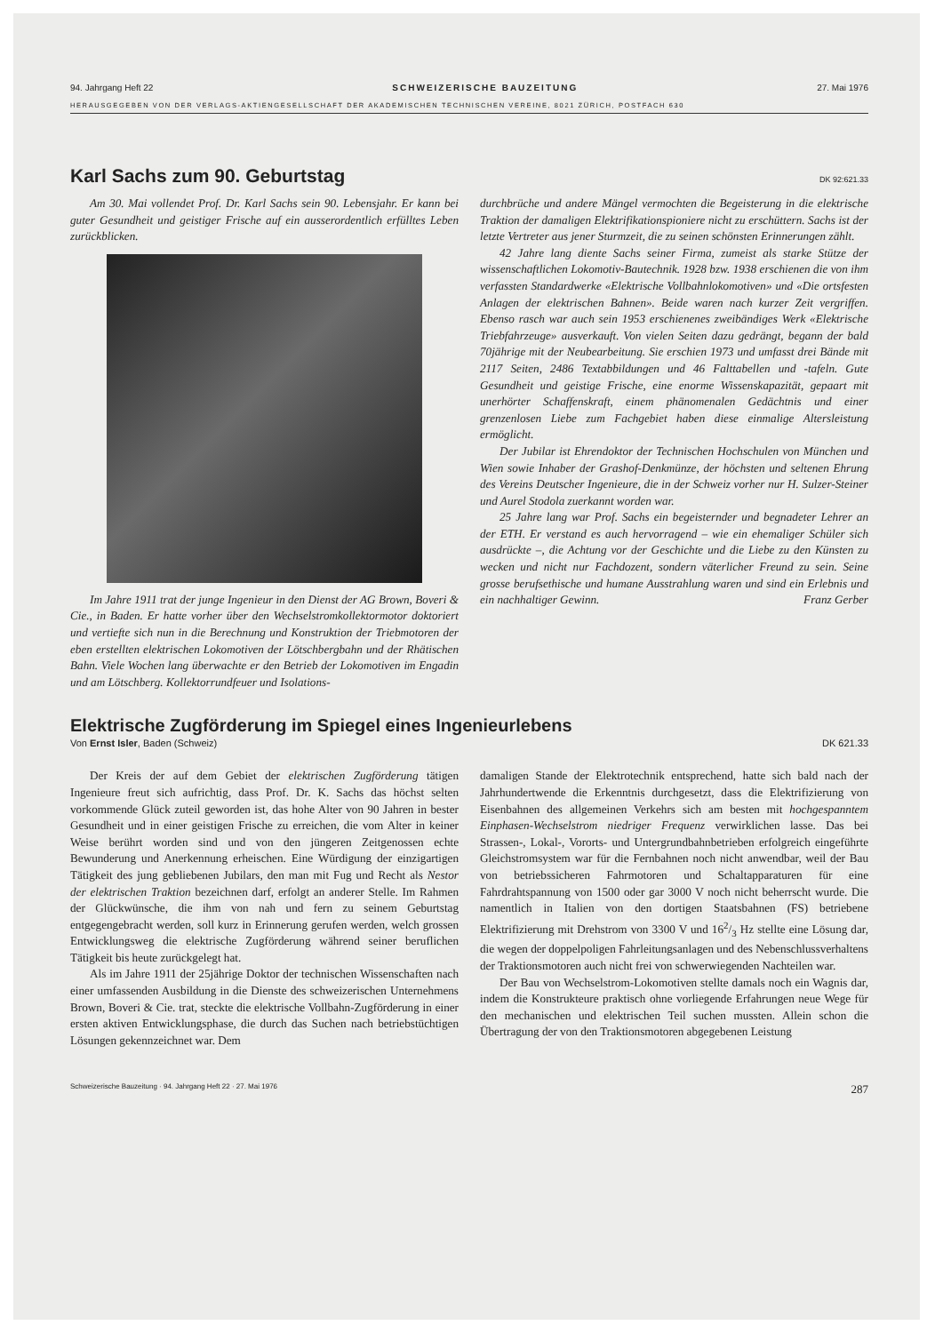94. Jahrgang Heft 22 SCHWEIZERISCHE BAUZEITUNG 27. Mai 1976
HERAUSGEGEBEN VON DER VERLAGS-AKTIENGESELLSCHAFT DER AKADEMISCHEN TECHNISCHEN VEREINE, 8021 ZÜRICH, POSTFACH 630
Karl Sachs zum 90. Geburtstag DK 92:621.33
Am 30. Mai vollendet Prof. Dr. Karl Sachs sein 90. Lebensjahr. Er kann bei guter Gesundheit und geistiger Frische auf ein ausserordentlich erfülltes Leben zurückblicken.
Im Jahre 1911 trat der junge Ingenieur in den Dienst der AG Brown, Boveri & Cie., in Baden. Er hatte vorher über den Wechselstromkollektormotor doktoriert und vertiefte sich nun in die Berechnung und Konstruktion der Triebmotoren der eben erstellten elektrischen Lokomotiven der Lötschbergbahn und der Rhätischen Bahn. Viele Wochen lang überwachte er den Betrieb der Lokomotiven im Engadin und am Lötschberg. Kollektorrundfeuer und Isolations-
durchbrüche und andere Mängel vermochten die Begeisterung in die elektrische Traktion der damaligen Elektrifikationspioniere nicht zu erschüttern. Sachs ist der letzte Vertreter aus jener Sturmzeit, die zu seinen schönsten Erinnerungen zählt.
42 Jahre lang diente Sachs seiner Firma, zumeist als starke Stütze der wissenschaftlichen Lokomotiv-Bautechnik. 1928 bzw. 1938 erschienen die von ihm verfassten Standardwerke «Elektrische Vollbahnlokomotiven» und «Die ortsfesten Anlagen der elektrischen Bahnen». Beide waren nach kurzer Zeit vergriffen. Ebenso rasch war auch sein 1953 erschienenes zweibändiges Werk «Elektrische Triebfahrzeuge» ausverkauft. Von vielen Seiten dazu gedrängt, begann der bald 70jährige mit der Neubearbeitung. Sie erschien 1973 und umfasst drei Bände mit 2117 Seiten, 2486 Textabbildungen und 46 Falttabellen und -tafeln. Gute Gesundheit und geistige Frische, eine enorme Wissenskapazität, gepaart mit unerhörter Schaffenskraft, einem phänomenalen Gedächtnis und einer grenzenlosen Liebe zum Fachgebiet haben diese einmalige Altersleistung ermöglicht.
Der Jubilar ist Ehrendoktor der Technischen Hochschulen von München und Wien sowie Inhaber der Grashof-Denkmünze, der höchsten und seltenen Ehrung des Vereins Deutscher Ingenieure, die in der Schweiz vorher nur H. Sulzer-Steiner und Aurel Stodola zuerkannt worden war.
25 Jahre lang war Prof. Sachs ein begeisternder und begnadeter Lehrer an der ETH. Er verstand es auch hervorragend – wie ein ehemaliger Schüler sich ausdrückte –, die Achtung vor der Geschichte und die Liebe zu den Künsten zu wecken und nicht nur Fachdozent, sondern väterlicher Freund zu sein. Seine grosse berufsethische und humane Ausstrahlung waren und sind ein Erlebnis und ein nachhaltiger Gewinn. Franz Gerber
Elektrische Zugförderung im Spiegel eines Ingenieurlebens
Von Ernst Isler, Baden (Schweiz) DK 621.33
Der Kreis der auf dem Gebiet der elektrischen Zugförderung tätigen Ingenieure freut sich aufrichtig, dass Prof. Dr. K. Sachs das höchst selten vorkommende Glück zuteil geworden ist, das hohe Alter von 90 Jahren in bester Gesundheit und in einer geistigen Frische zu erreichen, die vom Alter in keiner Weise berührt worden sind und von den jüngeren Zeitgenossen echte Bewunderung und Anerkennung erheischen. Eine Würdigung der einzigartigen Tätigkeit des jung gebliebenen Jubilars, den man mit Fug und Recht als Nestor der elektrischen Traktion bezeichnen darf, erfolgt an anderer Stelle. Im Rahmen der Glückwünsche, die ihm von nah und fern zu seinem Geburtstag entgegengebracht werden, soll kurz in Erinnerung gerufen werden, welch grossen Entwicklungsweg die elektrische Zugförderung während seiner beruflichen Tätigkeit bis heute zurückgelegt hat.
Als im Jahre 1911 der 25jährige Doktor der technischen Wissenschaften nach einer umfassenden Ausbildung in die Dienste des schweizerischen Unternehmens Brown, Boveri & Cie. trat, steckte die elektrische Vollbahn-Zugförderung in einer ersten aktiven Entwicklungsphase, die durch das Suchen nach betriebstüchtigen Lösungen gekennzeichnet war. Dem
damaligen Stande der Elektrotechnik entsprechend, hatte sich bald nach der Jahrhundertwende die Erkenntnis durchgesetzt, dass die Elektrifizierung von Eisenbahnen des allgemeinen Verkehrs sich am besten mit hochgespanntem Einphasen-Wechselstrom niedriger Frequenz verwirklichen lasse. Das bei Strassen-, Lokal-, Vororts- und Untergrundbahnbetrieben erfolgreich eingeführte Gleichstromsystem war für die Fernbahnen noch nicht anwendbar, weil der Bau von betriebssicheren Fahrmotoren und Schaltapparaturen für eine Fahrdrahtspannung von 1500 oder gar 3000 V noch nicht beherrscht wurde. Die namentlich in Italien von den dortigen Staatsbahnen (FS) betriebene Elektrifizierung mit Drehstrom von 3300 V und 162/3 Hz stellte eine Lösung dar, die wegen der doppelpoligen Fahrleitungsanlagen und des Nebenschlussverhaltens der Traktionsmotoren auch nicht frei von schwerwiegenden Nachteilen war.
Der Bau von Wechselstrom-Lokomotiven stellte damals noch ein Wagnis dar, indem die Konstrukteure praktisch ohne vorliegende Erfahrungen neue Wege für den mechanischen und elektrischen Teil suchen mussten. Allein schon die Übertragung der von den Traktionsmotoren abgegebenen Leistung
Schweizerische Bauzeitung · 94. Jahrgang Heft 22 · 27. Mai 1976 287